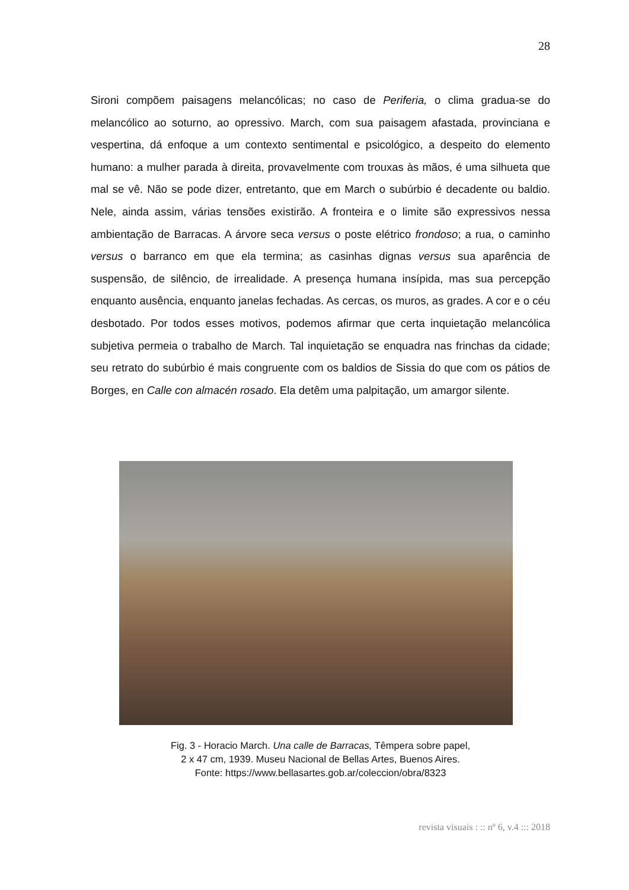28
Sironi compõem paisagens melancólicas; no caso de Periferia, o clima gradua-se do melancólico ao soturno, ao opressivo. March, com sua paisagem afastada, provinciana e vespertina, dá enfoque a um contexto sentimental e psicológico, a despeito do elemento humano: a mulher parada à direita, provavelmente com trouxas às mãos, é uma silhueta que mal se vê. Não se pode dizer, entretanto, que em March o subúrbio é decadente ou baldio. Nele, ainda assim, várias tensões existirão. A fronteira e o limite são expressivos nessa ambientação de Barracas. A árvore seca versus o poste elétrico frondoso; a rua, o caminho versus o barranco em que ela termina; as casinhas dignas versus sua aparência de suspensão, de silêncio, de irrealidade. A presença humana insípida, mas sua percepção enquanto ausência, enquanto janelas fechadas. As cercas, os muros, as grades. A cor e o céu desbotado. Por todos esses motivos, podemos afirmar que certa inquietação melancólica subjetiva permeia o trabalho de March. Tal inquietação se enquadra nas frinchas da cidade; seu retrato do subúrbio é mais congruente com os baldios de Sissia do que com os pátios de Borges, en Calle con almacén rosado. Ela detêm uma palpitação, um amargor silente.
Fig. 3 - Horacio March. Una calle de Barracas, Têmpera sobre papel,
2 x 47 cm, 1939. Museu Nacional de Bellas Artes, Buenos Aires.
Fonte: https://www.bellasartes.gob.ar/coleccion/obra/8323
revista visuais : :: nº 6, v.4 ::: 2018